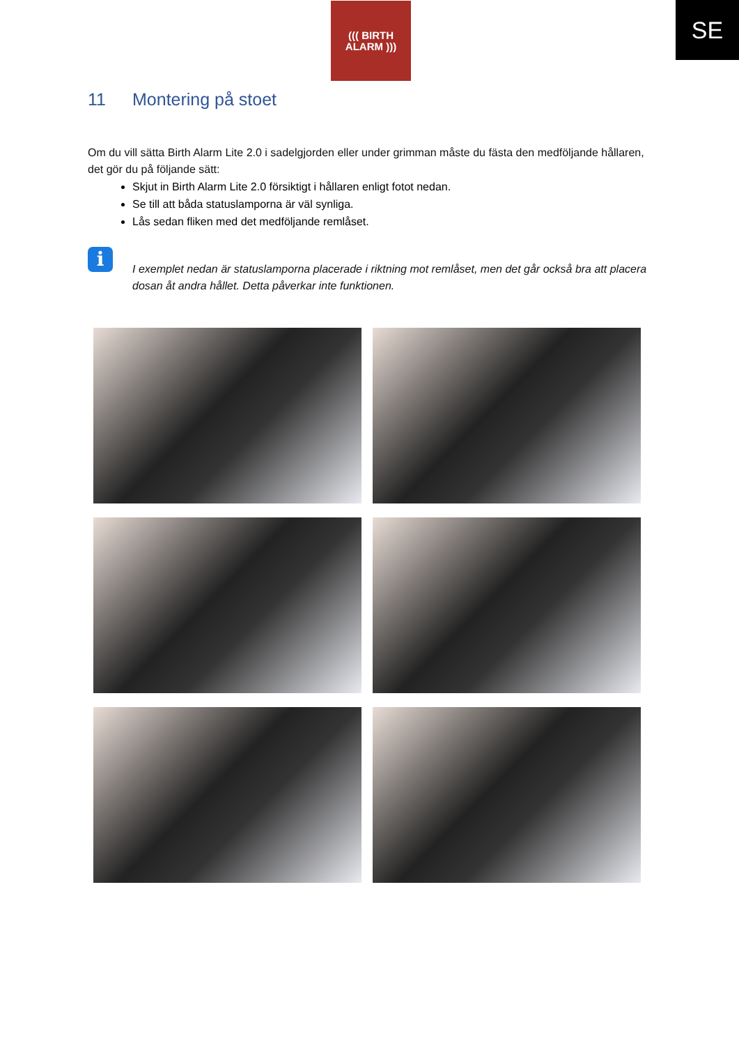((( BIRTH
ALARM )))
SE
11 Montering på stoet
Om du vill sätta Birth Alarm Lite 2.0 i sadelgjorden eller under grimman måste du fästa den medföljande hållaren, det gör du på följande sätt:
Skjut in Birth Alarm Lite 2.0 försiktigt i hållaren enligt fotot nedan.
Se till att båda statuslamporna är väl synliga.
Lås sedan fliken med det medföljande remlåset.
i
I exemplet nedan är statuslamporna placerade i riktning mot remlåset, men det går också bra att placera dosan åt andra hållet. Detta påverkar inte funktionen.